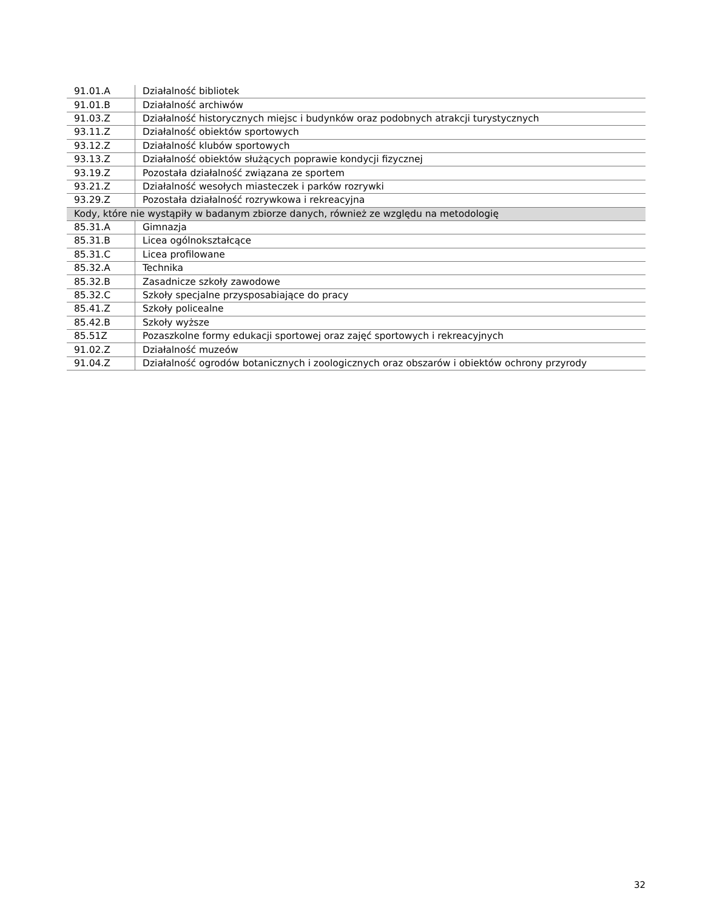| 91.01.A | Działalność bibliotek |
| 91.01.B | Działalność archiwów |
| 91.03.Z | Działalność historycznych miejsc i budynków oraz podobnych atrakcji turystycznych |
| 93.11.Z | Działalność obiektów sportowych |
| 93.12.Z | Działalność klubów sportowych |
| 93.13.Z | Działalność obiektów służących poprawie kondycji fizycznej |
| 93.19.Z | Pozostała działalność związana ze sportem |
| 93.21.Z | Działalność wesołych miasteczek i parków rozrywki |
| 93.29.Z | Pozostała działalność rozrywkowa i rekreacyjna |
| Kody, które nie wystąpiły w badanym zbiorze danych, również ze względu na metodologię | |
| 85.31.A | Gimnazja |
| 85.31.B | Licea ogólnokształcące |
| 85.31.C | Licea profilowane |
| 85.32.A | Technika |
| 85.32.B | Zasadnicze szkoły zawodowe |
| 85.32.C | Szkoły specjalne przysposabiające do pracy |
| 85.41.Z | Szkoły policealne |
| 85.42.B | Szkoły wyższe |
| 85.51Z | Pozaszkolne formy edukacji sportowej oraz zajęć sportowych i rekreacyjnych |
| 91.02.Z | Działalność muzeów |
| 91.04.Z | Działalność ogrodów botanicznych i zoologicznych oraz obszarów i obiektów ochrony przyrody |
32